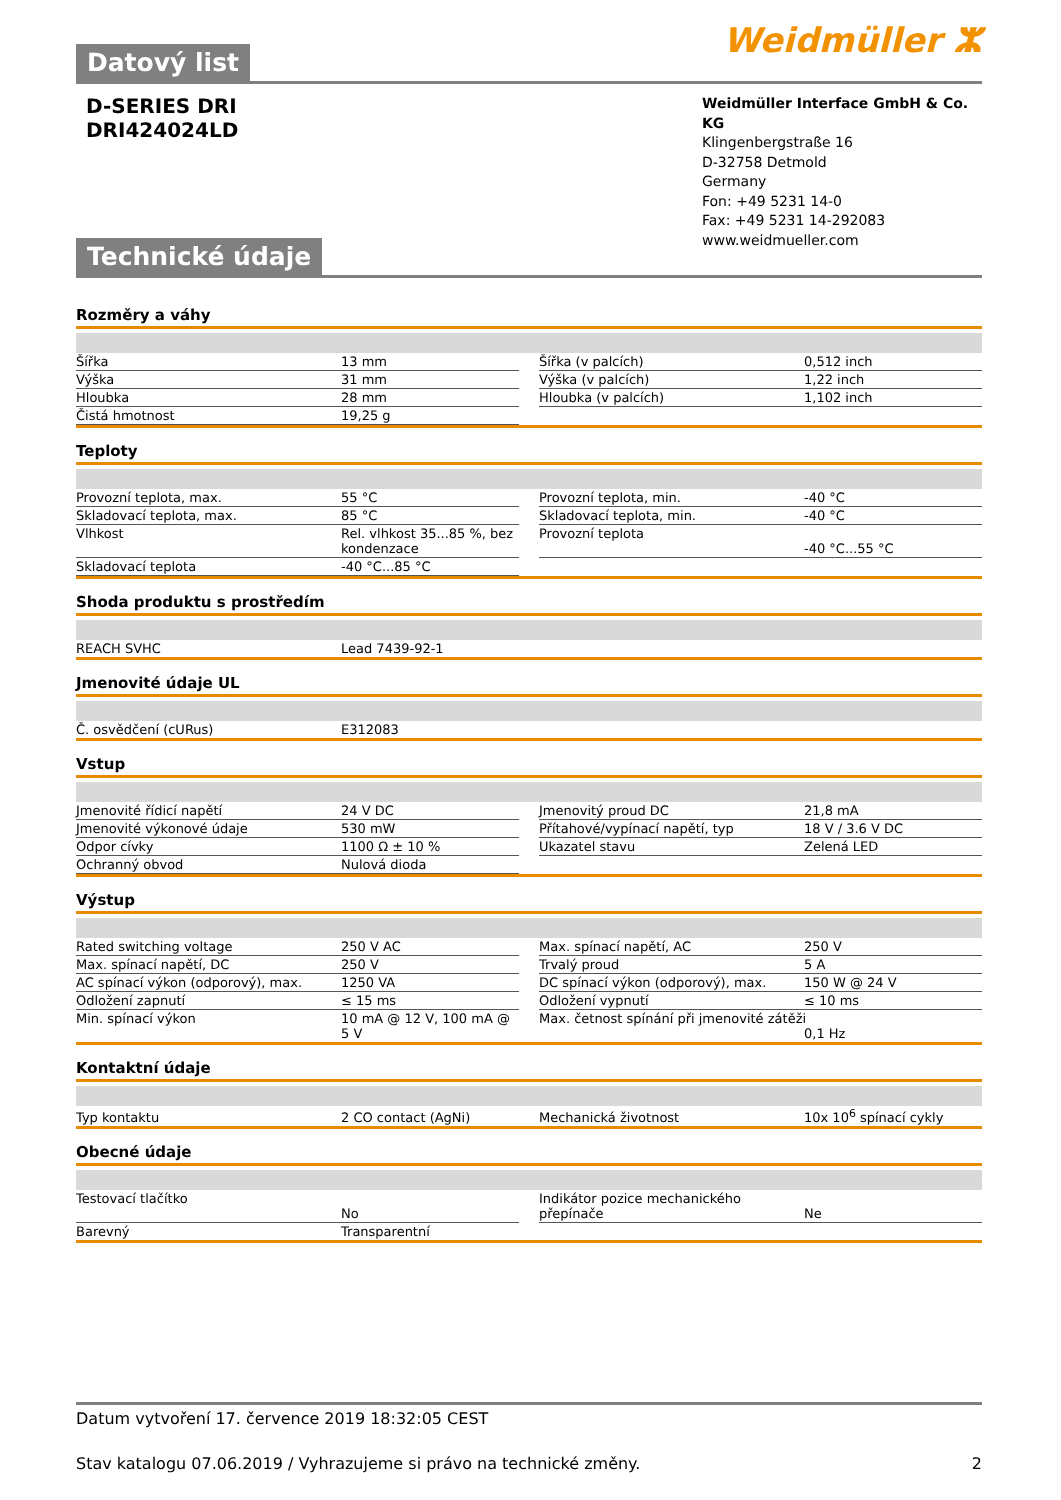Weidmüller ⵣ
Datový list
D-SERIES DRI
DRI424024LD
Weidmüller Interface GmbH & Co. KG
Klingenbergstraße 16
D-32758 Detmold
Germany
Fon: +49 5231 14-0
Fax: +49 5231 14-292083
www.weidmueller.com
Technické údaje
Rozměry a váhy
| Šířka | 13 mm | | Šířka (v palcích) | 0,512 inch |
| Výška | 31 mm | | Výška (v palcích) | 1,22 inch |
| Hloubka | 28 mm | | Hloubka (v palcích) | 1,102 inch |
| Čistá hmotnost | 19,25 g | | | |
Teploty
| Provozní teplota, max. | 55 °C | | Provozní teplota, min. | -40 °C |
| Skladovací teplota, max. | 85 °C | | Skladovací teplota, min. | -40 °C |
| Vlhkost | Rel. vlhkost 35...85 %, bez kondenzace | | Provozní teplota | -40 °C...55 °C |
| Skladovací teplota | -40 °C...85 °C | | | |
Shoda produktu s prostředím
| REACH SVHC | Lead 7439-92-1 |
Jmenovité údaje UL
| Č. osvědčení (cURus) | E312083 |
Vstup
| Jmenovité řídicí napětí | 24 V DC | | Jmenovitý proud DC | 21,8 mA |
| Jmenovité výkonové údaje | 530 mW | | Přítahové/vypínací napětí, typ | 18 V / 3.6 V DC |
| Odpor cívky | 1100 Ω ± 10 % | | Ukazatel stavu | Zelená LED |
| Ochranný obvod | Nulová dioda | | | |
Výstup
| Rated switching voltage | 250 V AC | | Max. spínací napětí, AC | 250 V |
| Max. spínací napětí, DC | 250 V | | Trvalý proud | 5 A |
| AC spínací výkon (odporový), max. | 1250 VA | | DC spínací výkon (odporový), max. | 150 W @ 24 V |
| Odložení zapnutí | ≤ 15 ms | | Odložení vypnutí | ≤ 10 ms |
| Min. spínací výkon | 10 mA @ 12 V, 100 mA @ 5 V | | Max. četnost spínání při jmenovité zátěži | 0,1 Hz |
Kontaktní údaje
| Typ kontaktu | 2 CO contact (AgNi) | | Mechanická životnost | 10x 10<sup>6</sup> spínací cykly |
Obecné údaje
| Testovací tlačítko | No | | Indikátor pozice mechanického přepínače | Ne |
| Barevný | Transparentní | | | |
Datum vytvoření 17. července 2019 18:32:05 CEST
Stav katalogu 07.06.2019 / Vyhrazujeme si právo na technické změny. 2